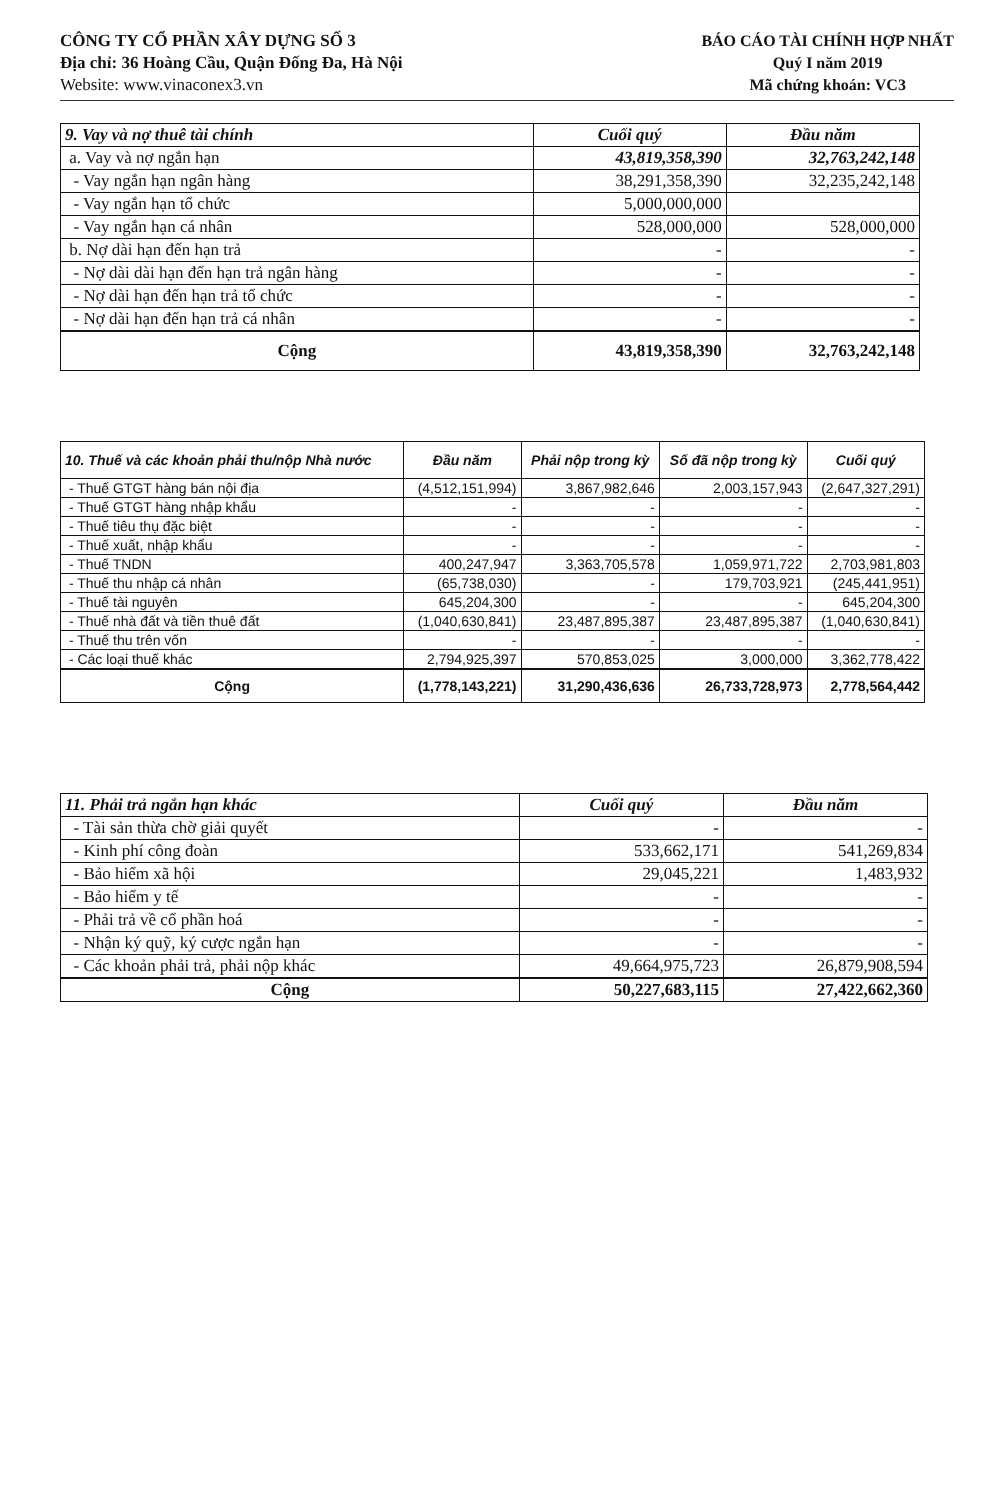CÔNG TY CỔ PHẦN XÂY DỰNG SỐ 3
Địa chỉ: 36 Hoàng Cầu, Quận Đống Đa, Hà Nội
Website: www.vinaconex3.vn
BÁO CÁO TÀI CHÍNH HỢP NHẤT
Quý I năm 2019
Mã chứng khoán: VC3
| 9. Vay và nợ thuê tài chính | Cuối quý | Đầu năm |
| --- | --- | --- |
| a. Vay và nợ ngắn hạn | 43,819,358,390 | 32,763,242,148 |
| - Vay ngắn hạn ngân hàng | 38,291,358,390 | 32,235,242,148 |
| - Vay ngắn hạn tổ chức | 5,000,000,000 | |
| - Vay ngắn hạn cá nhân | 528,000,000 | 528,000,000 |
| b. Nợ dài hạn đến hạn trả | - | - |
| - Nợ dài dài hạn đến hạn trả ngân hàng | - | - |
| - Nợ dài hạn đến hạn trả tổ chức | - | - |
| - Nợ dài hạn đến hạn trả cá nhân | - | - |
| Cộng | 43,819,358,390 | 32,763,242,148 |
| 10. Thuế và các khoản phải thu/nộp Nhà nước | Đầu năm | Phải nộp trong kỳ | Số đã nộp trong kỳ | Cuối quý |
| --- | --- | --- | --- | --- |
| - Thuế GTGT hàng bán nội địa | (4,512,151,994) | 3,867,982,646 | 2,003,157,943 | (2,647,327,291) |
| - Thuế GTGT hàng nhập khẩu | - | - | - | - |
| - Thuế tiêu thụ đặc biệt | - | - | - | - |
| - Thuế xuất, nhập khẩu | - | - | - | - |
| - Thuế TNDN | 400,247,947 | 3,363,705,578 | 1,059,971,722 | 2,703,981,803 |
| - Thuế thu nhập cá nhân | (65,738,030) | - | 179,703,921 | (245,441,951) |
| - Thuế tài nguyên | 645,204,300 | - | - | 645,204,300 |
| - Thuế nhà đất và tiền thuê đất | (1,040,630,841) | 23,487,895,387 | 23,487,895,387 | (1,040,630,841) |
| - Thuế thu trên vốn | - | - | - | - |
| - Các loại thuế khác | 2,794,925,397 | 570,853,025 | 3,000,000 | 3,362,778,422 |
| Cộng | (1,778,143,221) | 31,290,436,636 | 26,733,728,973 | 2,778,564,442 |
| 11. Phải trả ngắn hạn khác | Cuối quý | Đầu năm |
| --- | --- | --- |
| - Tài sản thừa chờ giải quyết | - | - |
| - Kinh phí công đoàn | 533,662,171 | 541,269,834 |
| - Bảo hiểm xã hội | 29,045,221 | 1,483,932 |
| - Bảo hiểm y tế | - | - |
| - Phải trả về cổ phần hoá | - | - |
| - Nhận ký quỹ, ký cược ngắn hạn | - | - |
| - Các khoản phải trả, phải nộp khác | 49,664,975,723 | 26,879,908,594 |
| Cộng | 50,227,683,115 | 27,422,662,360 |